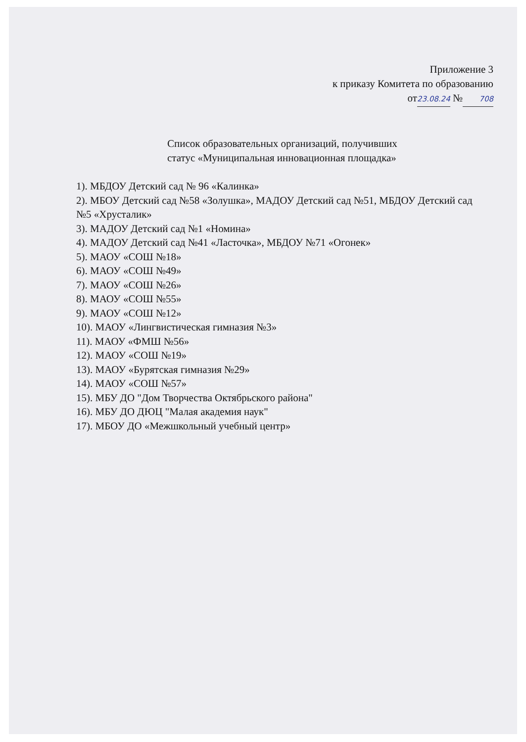Приложение 3
к приказу Комитета по образованию
от 23.08.24 № 708
Список образовательных организаций, получивших
статус «Муниципальная инновационная площадка»
1). МБДОУ Детский сад № 96 «Калинка»
2). МБОУ Детский сад №58 «Золушка», МАДОУ Детский сад №51, МБДОУ Детский сад №5 «Хрусталик»
3). МАДОУ Детский сад №1 «Номина»
4). МАДОУ Детский сад №41 «Ласточка», МБДОУ №71 «Огонек»
5). МАОУ «СОШ №18»
6). МАОУ «СОШ №49»
7). МАОУ «СОШ №26»
8). МАОУ «СОШ №55»
9). МАОУ «СОШ №12»
10). МАОУ «Лингвистическая гимназия №3»
11). МАОУ «ФМШ №56»
12). МАОУ «СОШ №19»
13). МАОУ «Бурятская гимназия №29»
14). МАОУ «СОШ №57»
15). МБУ ДО "Дом Творчества Октябрьского района"
16). МБУ ДО ДЮЦ "Малая академия наук"
17). МБОУ ДО «Межшкольный учебный центр»